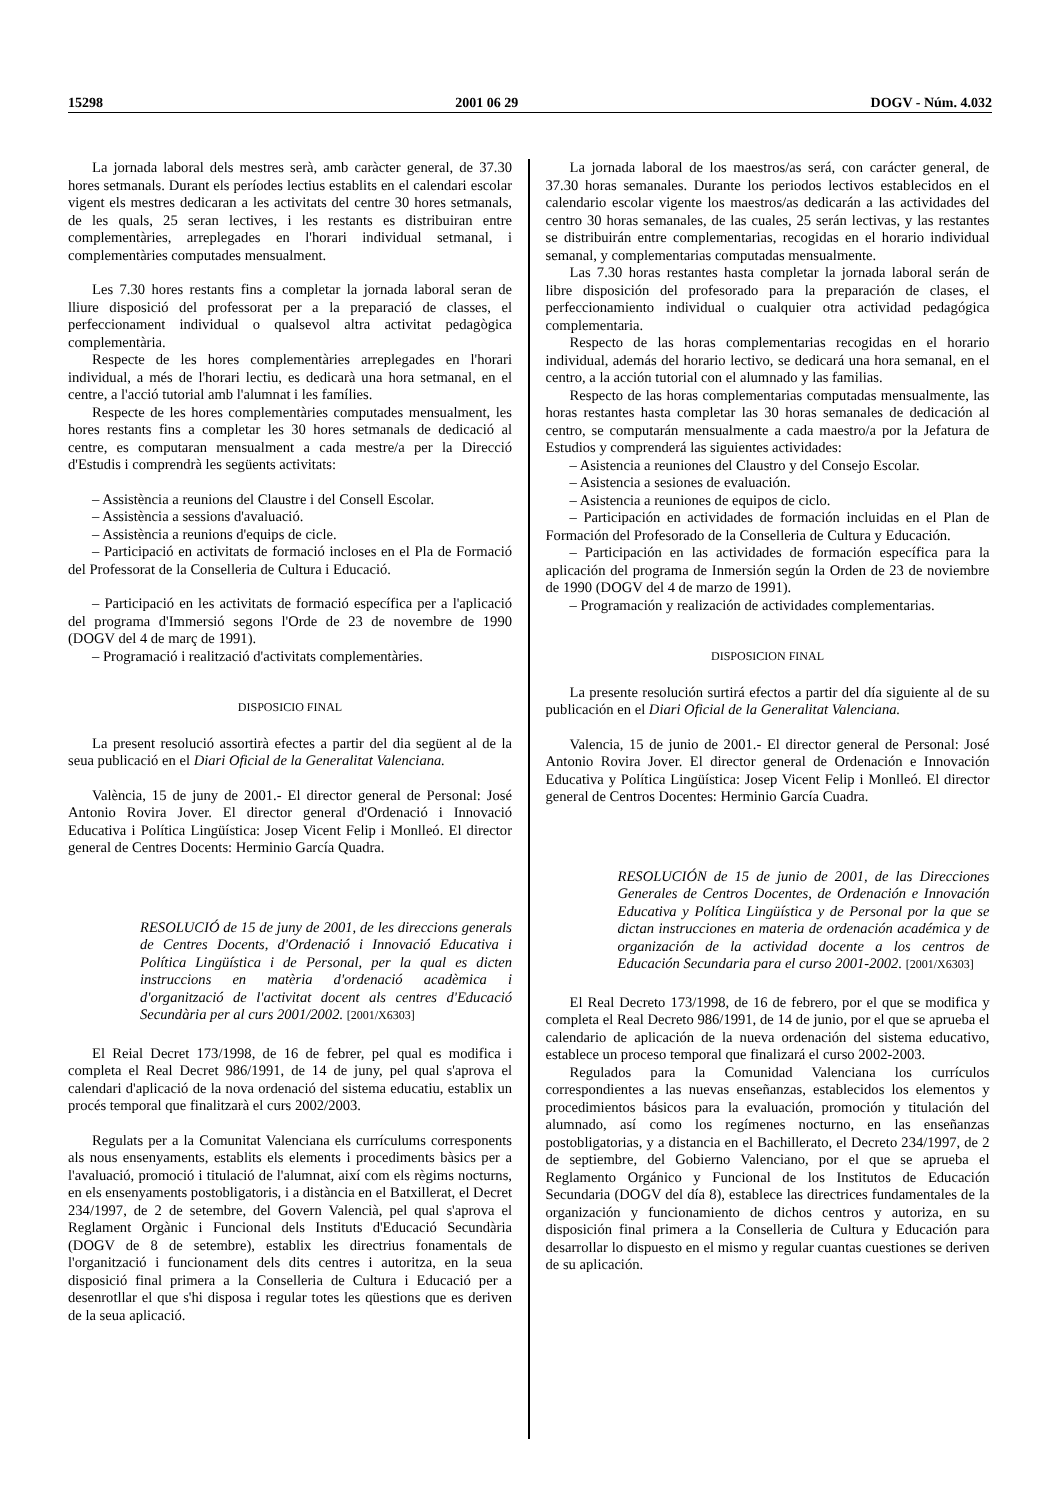15298 2001 06 29 DOGV - Núm. 4.032
La jornada laboral dels mestres serà, amb caràcter general, de 37.30 hores setmanals. Durant els períodes lectius establits en el calendari escolar vigent els mestres dedicaran a les activitats del centre 30 hores setmanals, de les quals, 25 seran lectives, i les restants es distribuiran entre complementàries, arreplegades en l'horari individual setmanal, i complementàries computades mensualment.
Les 7.30 hores restants fins a completar la jornada laboral seran de lliure disposició del professorat per a la preparació de classes, el perfeccionament individual o qualsevol altra activitat pedagògica complementària.
Respecte de les hores complementàries arreplegades en l'horari individual, a més de l'horari lectiu, es dedicarà una hora setmanal, en el centre, a l'acció tutorial amb l'alumnat i les famílies.
Respecte de les hores complementàries computades mensualment, les hores restants fins a completar les 30 hores setmanals de dedicació al centre, es computaran mensualment a cada mestre/a per la Direcció d'Estudis i comprendrà les següents activitats:
– Assistència a reunions del Claustre i del Consell Escolar.
– Assistència a sessions d'avaluació.
– Assistència a reunions d'equips de cicle.
– Participació en activitats de formació incloses en el Pla de Formació del Professorat de la Conselleria de Cultura i Educació.
– Participació en les activitats de formació específica per a l'aplicació del programa d'Immersió segons l'Orde de 23 de novembre de 1990 (DOGV del 4 de març de 1991).
– Programació i realització d'activitats complementàries.
DISPOSICIO FINAL
La present resolució assortirà efectes a partir del dia següent al de la seua publicació en el Diari Oficial de la Generalitat Valenciana.
València, 15 de juny de 2001.- El director general de Personal: José Antonio Rovira Jover. El director general d'Ordenació i Innovació Educativa i Política Lingüística: Josep Vicent Felip i Monlleó. El director general de Centres Docents: Herminio García Quadra.
RESOLUCIÓ de 15 de juny de 2001, de les direccions generals de Centres Docents, d'Ordenació i Innovació Educativa i Política Lingüística i de Personal, per la qual es dicten instruccions en matèria d'ordenació acadèmica i d'organització de l'activitat docent als centres d'Educació Secundària per al curs 2001/2002. [2001/X6303]
El Reial Decret 173/1998, de 16 de febrer, pel qual es modifica i completa el Real Decret 986/1991, de 14 de juny, pel qual s'aprova el calendari d'aplicació de la nova ordenació del sistema educatiu, establix un procés temporal que finalitzarà el curs 2002/2003.
Regulats per a la Comunitat Valenciana els currículums corresponents als nous ensenyaments, establits els elements i procediments bàsics per a l'avaluació, promoció i titulació de l'alumnat, així com els règims nocturns, en els ensenyaments postobligatoris, i a distància en el Batxillerat, el Decret 234/1997, de 2 de setembre, del Govern Valencià, pel qual s'aprova el Reglament Orgànic i Funcional dels Instituts d'Educació Secundària (DOGV de 8 de setembre), establix les directrius fonamentals de l'organització i funcionament dels dits centres i autoritza, en la seua disposició final primera a la Conselleria de Cultura i Educació per a desenrotllar el que s'hi disposa i regular totes les qüestions que es deriven de la seua aplicació.
La jornada laboral de los maestros/as será, con carácter general, de 37.30 horas semanales. Durante los periodos lectivos establecidos en el calendario escolar vigente los maestros/as dedicarán a las actividades del centro 30 horas semanales, de las cuales, 25 serán lectivas, y las restantes se distribuirán entre complementarias, recogidas en el horario individual semanal, y complementarias computadas mensualmente.
Las 7.30 horas restantes hasta completar la jornada laboral serán de libre disposición del profesorado para la preparación de clases, el perfeccionamiento individual o cualquier otra actividad pedagógica complementaria.
Respecto de las horas complementarias recogidas en el horario individual, además del horario lectivo, se dedicará una hora semanal, en el centro, a la acción tutorial con el alumnado y las familias.
Respecto de las horas complementarias computadas mensualmente, las horas restantes hasta completar las 30 horas semanales de dedicación al centro, se computarán mensualmente a cada maestro/a por la Jefatura de Estudios y comprenderá las siguientes actividades:
– Asistencia a reuniones del Claustro y del Consejo Escolar.
– Asistencia a sesiones de evaluación.
– Asistencia a reuniones de equipos de ciclo.
– Participación en actividades de formación incluidas en el Plan de Formación del Profesorado de la Conselleria de Cultura y Educación.
– Participación en las actividades de formación específica para la aplicación del programa de Inmersión según la Orden de 23 de noviembre de 1990 (DOGV del 4 de marzo de 1991).
– Programación y realización de actividades complementarias.
DISPOSICION FINAL
La presente resolución surtirá efectos a partir del día siguiente al de su publicación en el Diari Oficial de la Generalitat Valenciana.
Valencia, 15 de junio de 2001.- El director general de Personal: José Antonio Rovira Jover. El director general de Ordenación e Innovación Educativa y Política Lingüística: Josep Vicent Felip i Monlleó. El director general de Centros Docentes: Herminio García Cuadra.
RESOLUCIÓN de 15 de junio de 2001, de las Direcciones Generales de Centros Docentes, de Ordenación e Innovación Educativa y Política Lingüística y de Personal por la que se dictan instrucciones en materia de ordenación académica y de organización de la actividad docente a los centros de Educación Secundaria para el curso 2001-2002. [2001/X6303]
El Real Decreto 173/1998, de 16 de febrero, por el que se modifica y completa el Real Decreto 986/1991, de 14 de junio, por el que se aprueba el calendario de aplicación de la nueva ordenación del sistema educativo, establece un proceso temporal que finalizará el curso 2002-2003.
Regulados para la Comunidad Valenciana los currículos correspondientes a las nuevas enseñanzas, establecidos los elementos y procedimientos básicos para la evaluación, promoción y titulación del alumnado, así como los regímenes nocturno, en las enseñanzas postobligatorias, y a distancia en el Bachillerato, el Decreto 234/1997, de 2 de septiembre, del Gobierno Valenciano, por el que se aprueba el Reglamento Orgánico y Funcional de los Institutos de Educación Secundaria (DOGV del día 8), establece las directrices fundamentales de la organización y funcionamiento de dichos centros y autoriza, en su disposición final primera a la Conselleria de Cultura y Educación para desarrollar lo dispuesto en el mismo y regular cuantas cuestiones se deriven de su aplicación.